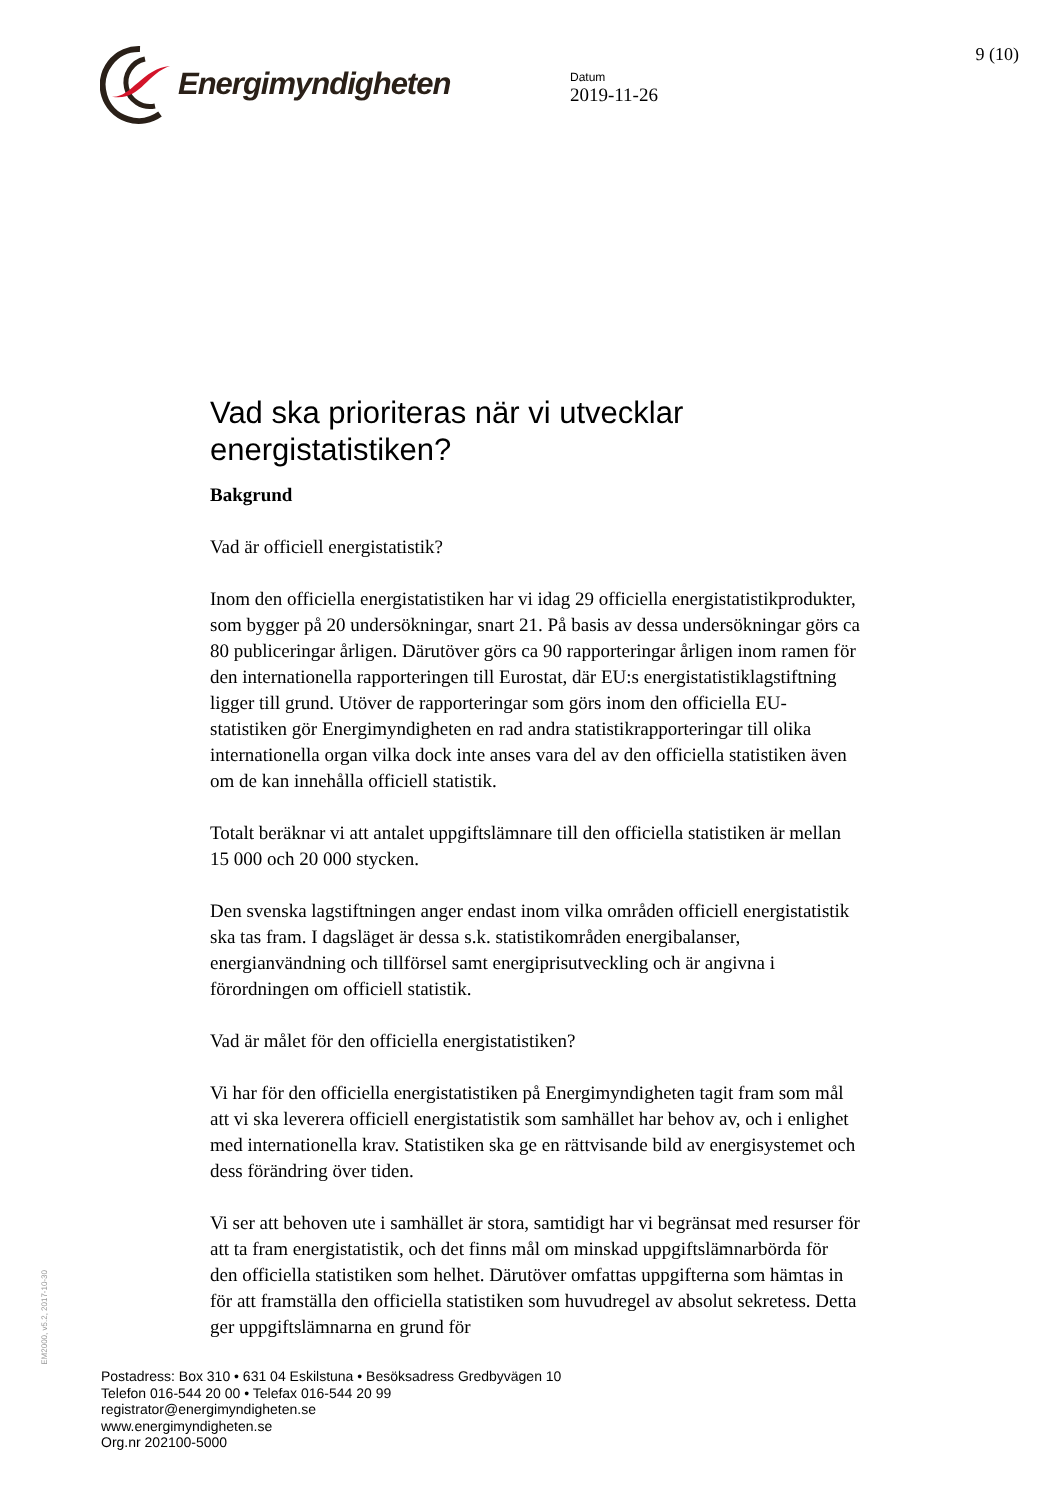Energimyndigheten
Datum
2019-11-26
9 (10)
Vad ska prioriteras när vi utvecklar energistatistiken?
Bakgrund
Vad är officiell energistatistik?
Inom den officiella energistatistiken har vi idag 29 officiella energistatistikprodukter, som bygger på 20 undersökningar, snart 21. På basis av dessa undersökningar görs ca 80 publiceringar årligen. Därutöver görs ca 90 rapporteringar årligen inom ramen för den internationella rapporteringen till Eurostat, där EU:s energistatistiklagstiftning ligger till grund. Utöver de rapporteringar som görs inom den officiella EU-statistiken gör Energimyndigheten en rad andra statistikrapporteringar till olika internationella organ vilka dock inte anses vara del av den officiella statistiken även om de kan innehålla officiell statistik.
Totalt beräknar vi att antalet uppgiftslämnare till den officiella statistiken är mellan 15 000 och 20 000 stycken.
Den svenska lagstiftningen anger endast inom vilka områden officiell energistatistik ska tas fram. I dagsläget är dessa s.k. statistikområden energibalanser, energianvändning och tillförsel samt energiprisutveckling och är angivna i förordningen om officiell statistik.
Vad är målet för den officiella energistatistiken?
Vi har för den officiella energistatistiken på Energimyndigheten tagit fram som mål att vi ska leverera officiell energistatistik som samhället har behov av, och i enlighet med internationella krav. Statistiken ska ge en rättvisande bild av energisystemet och dess förändring över tiden.
Vi ser att behoven ute i samhället är stora, samtidigt har vi begränsat med resurser för att ta fram energistatistik, och det finns mål om minskad uppgiftslämnarbörda för den officiella statistiken som helhet. Därutöver omfattas uppgifterna som hämtas in för att framställa den officiella statistiken som huvudregel av absolut sekretess. Detta ger uppgiftslämnarna en grund för
EM2000, v5.2, 2017-10-30
Postadress: Box 310 • 631 04 Eskilstuna • Besöksadress Gredbyvägen 10
Telefon 016-544 20 00 • Telefax 016-544 20 99
registrator@energimyndigheten.se
www.energimyndigheten.se
Org.nr 202100-5000